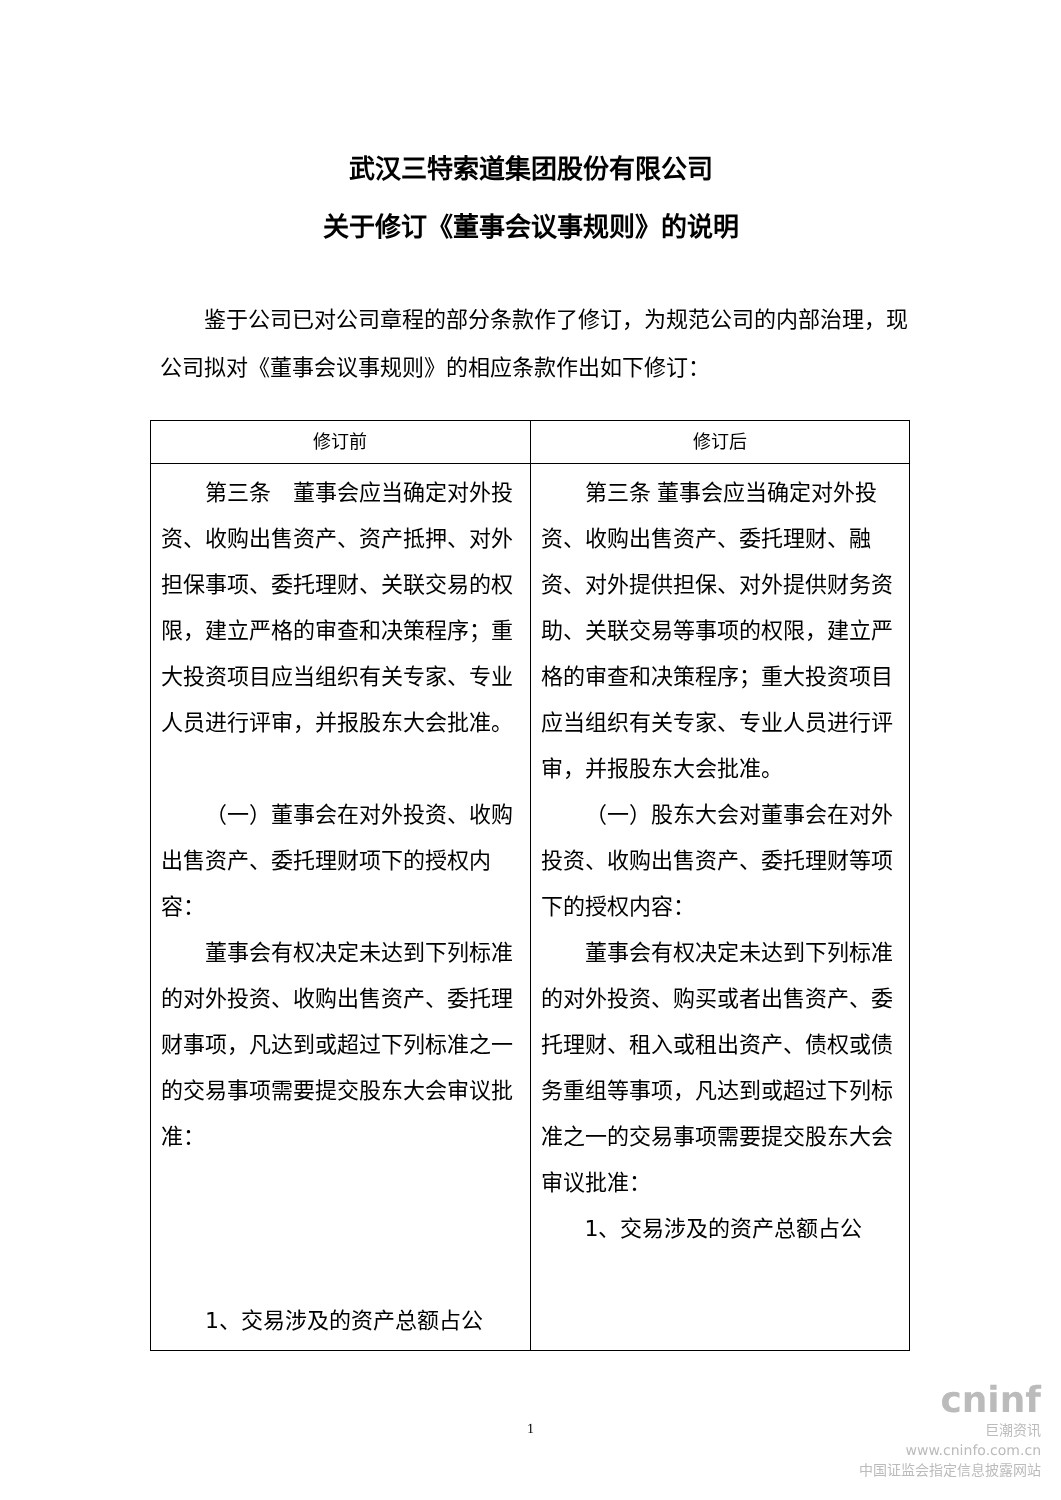武汉三特索道集团股份有限公司
关于修订《董事会议事规则》的说明
鉴于公司已对公司章程的部分条款作了修订，为规范公司的内部治理，现公司拟对《董事会议事规则》的相应条款作出如下修订：
| 修订前 | 修订后 |
| --- | --- |
| 第三条 董事会应当确定对外投资、收购出售资产、资产抵押、对外担保事项、委托理财、关联交易的权限，建立严格的审查和决策程序；重大投资项目应当组织有关专家、专业人员进行评审，并报股东大会批准。 （一）董事会在对外投资、收购出售资产、委托理财项下的授权内容： 董事会有权决定未达到下列标准的对外投资、收购出售资产、委托理财事项，凡达到或超过下列标准之一的交易事项需要提交股东大会审议批准： 1、交易涉及的资产总额占公 | 第三条 董事会应当确定对外投资、收购出售资产、委托理财、融资、对外提供担保、对外提供财务资助、关联交易等事项的权限，建立严格的审查和决策程序；重大投资项目应当组织有关专家、专业人员进行评审，并报股东大会批准。 （一）股东大会对董事会在对外投资、收购出售资产、委托理财等项下的授权内容： 董事会有权决定未达到下列标准的对外投资、购买或者出售资产、委托理财、租入或租出资产、债权或债务重组等事项，凡达到或超过下列标准之一的交易事项需要提交股东大会审议批准： 1、交易涉及的资产总额占公 |
1
cninf
巨潮资讯
www.cninfo.com.cn
中国证监会指定信息披露网站